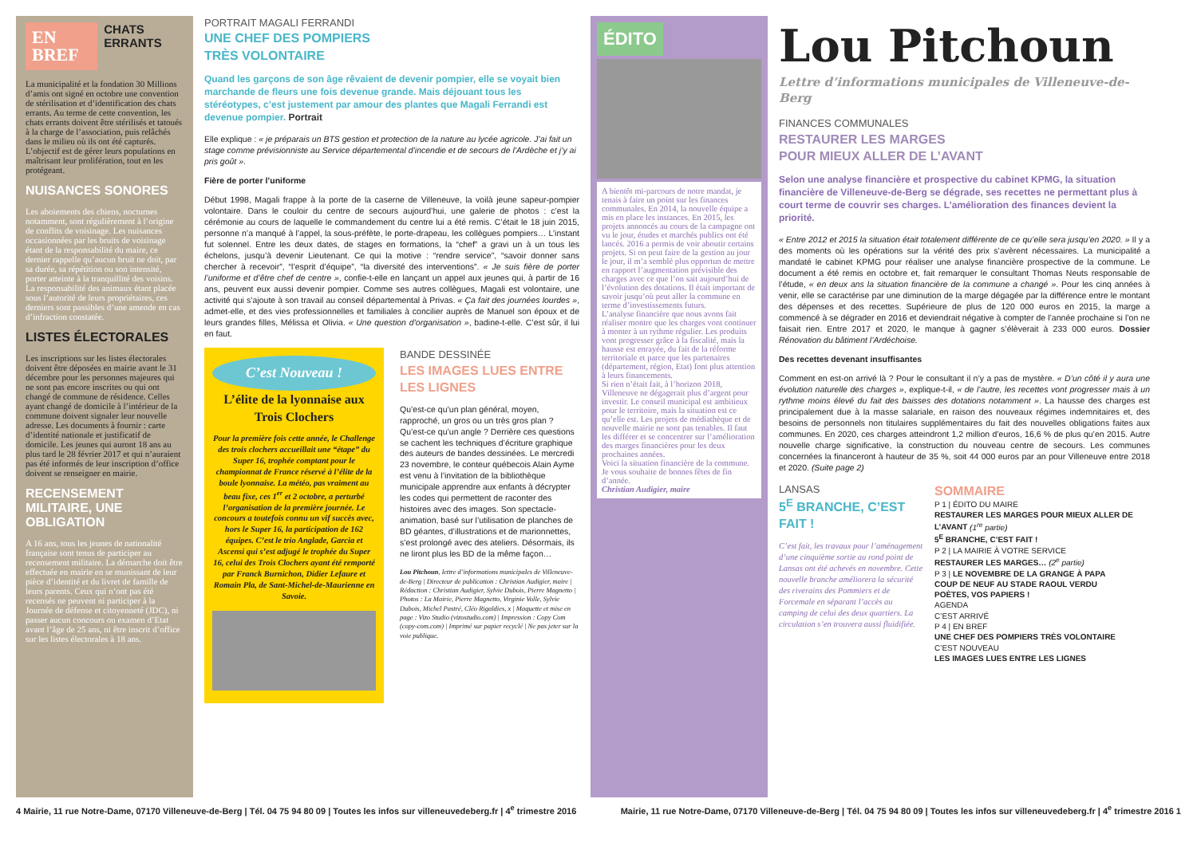EN BREF
CHATS ERRANTS
La municipalité et la fondation 30 Millions d’amis ont signé en octobre une convention de stérilisation et d’identification des chats errants. Au terme de cette convention, les chats errants doivent être stérilisés et tatoués à la charge de l’association, puis relâchés dans le milieu où ils ont été capturés. L’objectif est de gérer leurs populations en maîtrisant leur prolifération, tout en les protégeant.
NUISANCES SONORES
Les aboiements des chiens, nocturnes notamment, sont régulièrement à l’origine de conflits de voisinage. Les nuisances occasionnées par les bruits de voisinage étant de la responsabilité du maire, ce dernier rappelle qu’aucun bruit ne doit, par sa durée, sa répétition ou son intensité, porter atteinte à la tranquillité des voisins. La responsabilité des animaux étant placée sous l’autorité de leurs propriétaires, ces derniers sont passibles d’une amende en cas d’infraction constatée.
LISTES ÉLECTORALES
Les inscriptions sur les listes électorales doivent être déposées en mairie avant le 31 décembre pour les personnes majeures qui ne sont pas encore inscrites ou qui ont changé de commune de résidence. Celles ayant changé de domicile à l’intérieur de la commune doivent signaler leur nouvelle adresse. Les documents à fournir : carte d’identité nationale et justificatif de domicile. Les jeunes qui auront 18 ans au plus tard le 28 février 2017 et qui n’auraient pas été informés de leur inscription d’office doivent se renseigner en mairie.
RECENSEMENT MILITAIRE, UNE OBLIGATION
A 16 ans, tous les jeunes de nationalité française sont tenus de participer au recensement militaire. La démarche doit être effectuée en mairie en se munissant de leur pièce d’identité et du livret de famille de leurs parents. Ceux qui n’ont pas été recensés ne peuvent ni participer à la Journée de défense et citoyenneté (JDC), ni passer aucun concours ou examen d’Etat avant l’âge de 25 ans, ni être inscrit d’office sur les listes électorales à 18 ans.
PORTRAIT MAGALI FERRANDI
UNE CHEF DES POMPIERS
TRÈS VOLONTAIRE
Quand les garçons de son âge rêvaient de devenir pompier, elle se voyait bien marchande de fleurs une fois devenue grande. Mais déjouant tous les stéréotypes, c’est justement par amour des plantes que Magali Ferrandi est devenue pompier. Portrait
Elle explique : « je préparais un BTS gestion et protection de la nature au lycée agricole. J’ai fait un stage comme prévisionniste au Service départemental d’incendie et de secours de l’Ardèche et j’y ai pris goût ».
Fière de porter l’uniforme
Début 1998, Magali frappe à la porte de la caserne de Villeneuve, la voilà jeune sapeur-pompier volontaire. Dans le couloir du centre de secours aujourd’hui, une galerie de photos : c’est la cérémonie au cours de laquelle le commandement du centre lui a été remis. C’était le 18 juin 2015, personne n’a manqué à l’appel, la sous-préfète, le porte-drapeau, les collègues pompiers… L’instant fut solennel. Entre les deux dates, de stages en formations, la “chef” a gravi un à un tous les échelons, jusqu’à devenir Lieutenant. Ce qui la motive : “rendre service”, “savoir donner sans chercher à recevoir”, “l’esprit d’équipe”, “la diversité des interventions”. « Je suis fière de porter l’uniforme et d’être chef de centre », confie-t-elle en lançant un appel aux jeunes qui, à partir de 16 ans, peuvent eux aussi devenir pompier. Comme ses autres collègues, Magali est volontaire, une activité qui s’ajoute à son travail au conseil départemental à Privas. « Ça fait des journées lourdes », admet-elle, et des vies professionnelles et familiales à concilier auprès de Manuel son époux et de leurs grandes filles, Mélissa et Olivia. « Une question d’organisation », badine-t-elle. C’est sûr, il lui en faut.
C’est Nouveau !
L’élite de la lyonnaise aux Trois Clochers
Pour la première fois cette année, le Challenge des trois clochers accueillait une “étape” du Super 16, trophée comptant pour le championnat de France réservé à l’élite de la boule lyonnaise. La météo, pas vraiment au beau fixe, ces 1<sup>er</sup> et 2 octobre, a perturbé l’organisation de la première journée. Le concours a toutefois connu un vif succès avec, hors le Super 16, la participation de 162 équipes. C’est le trio Anglade, Garcia et Ascensi qui s’est adjugé le trophée du Super 16, celui des Trois Clochers ayant été remporté par Franck Burnichon, Didier Lefaure et Romain Pla, de Sant-Michel-de-Maurienne en Savoie.
BANDE DESSINÉE
LES IMAGES LUES ENTRE LES LIGNES
Qu’est-ce qu’un plan général, moyen, rapproché, un gros ou un très gros plan ? Qu’est-ce qu’un angle ? Derrière ces questions se cachent les techniques d’écriture graphique des auteurs de bandes dessinées. Le mercredi 23 novembre, le conteur québecois Alain Ayme est venu à l’invitation de la bibliothèque municipale apprendre aux enfants à décrypter les codes qui permettent de raconter des histoires avec des images. Son spectacle-animation, basé sur l’utilisation de planches de BD géantes, d’illustrations et de marionnettes, s’est prolongé avec des ateliers. Désormais, ils ne liront plus les BD de la même façon…
Lou Pitchoun, lettre d’informations municipales de Villeneuve-de-Berg | Directeur de publication : Christian Audigier, maire | Rédaction : Christian Audigier, Sylvie Dubois, Pierre Magnetto | Photos : La Mairie, Pierre Magnetto, Virginie Volle, Sylvie Dubois, Michel Pastré, Cléo Rigaldies, x | Maquette et mise en page : Vizo Studio (vizostudio.com) | Impression : Copy Com (copy-com.com) | Imprimé sur papier recyclé | Ne pas jeter sur la voie publique.
ÉDITO
A bientôt mi-parcours de notre mandat, je tenais à faire un point sur les finances communales. En 2014, la nouvelle équipe a mis en place les instances. En 2015, les projets annoncés au cours de la campagne ont vu le jour, études et marchés publics ont été lancés. 2016 a permis de voir aboutir certains projets. Si on peut faire de la gestion au jour le jour, il m’a semblé plus opportun de mettre en rapport l’augmentation prévisible des charges avec ce que l’on sait aujourd’hui de l’évolution des dotations. Il était important de savoir jusqu’où peut aller la commune en terme d’investissements futurs.
L’analyse financière que nous avons fait réaliser montre que les charges vont continuer à monter à un rythme régulier. Les produits vont progresser grâce à la fiscalité, mais la hausse est enrayée, du fait de la réforme territoriale et parce que les partenaires (département, région, Etat) font plus attention à leurs financements.
Si rien n’était fait, à l’horizon 2018, Villeneuve ne dégagerait plus d’argent pour investir. Le conseil municipal est ambitieux pour le territoire, mais la situation est ce qu’elle est. Les projets de médiathèque et de nouvelle mairie ne sont pas tenables. Il faut les différer et se concentrer sur l’amélioration des marges financières pour les deux prochaines années.
Voici la situation financière de la commune.
Je vous souhaite de bonnes fêtes de fin d’année.
Christian Audigier, maire
Lou Pitchoun
Lettre d’informations municipales de Villeneuve-de-Berg
FINANCES COMMUNALES
RESTAURER LES MARGES
POUR MIEUX ALLER DE L’AVANT
Selon une analyse financière et prospective du cabinet KPMG, la situation financière de Villeneuve-de-Berg se dégrade, ses recettes ne permettant plus à court terme de couvrir ses charges. L’amélioration des finances devient la priorité.
« Entre 2012 et 2015 la situation était totalement différente de ce qu’elle sera jusqu’en 2020. » Il y a des moments où les opérations sur la vérité des prix s’avèrent nécessaires. La municipalité a mandaté le cabinet KPMG pour réaliser une analyse financière prospective de la commune. Le document a été remis en octobre et, fait remarquer le consultant Thomas Neuts responsable de l’étude, « en deux ans la situation financière de la commune a changé ». Pour les cinq années à venir, elle se caractérise par une diminution de la marge dégagée par la différence entre le montant des dépenses et des recettes. Supérieure de plus de 120 000 euros en 2015, la marge a commencé à se dégrader en 2016 et deviendrait négative à compter de l’année prochaine si l’on ne faisait rien. Entre 2017 et 2020, le manque à gagner s’élèverait à 233 000 euros. Dossier Rénovation du bâtiment l’Ardéchoise.
Des recettes devenant insuffisantes
Comment en est-on arrivé là ? Pour le consultant il n’y a pas de mystère. « D’un côté il y aura une évolution naturelle des charges », explique-t-il, « de l’autre, les recettes vont progresser mais à un rythme moins élevé du fait des baisses des dotations notamment ». La hausse des charges est principalement due à la masse salariale, en raison des nouveaux régimes indemnitaires et, des besoins de personnels non titulaires supplémentaires du fait des nouvelles obligations faites aux communes. En 2020, ces charges atteindront 1,2 million d’euros, 16,6 % de plus qu’en 2015. Autre nouvelle charge significative, la construction du nouveau centre de secours. Les communes concernées la financeront à hauteur de 35 %, soit 44 000 euros par an pour Villeneuve entre 2018 et 2020. (Suite page 2)
LANSAS
5<sup>E</sup> BRANCHE, C’EST FAIT !
C’est fait, les travaux pour l’aménagement d’une cinquième sortie au rond point de Lansas ont été achevés en novembre. Cette nouvelle branche améliorera la sécurité des riverains des Pommiers et de Forcemale en séparant l’accès au camping de celui des deux quartiers. La circulation s’en trouvera aussi fluidifiée.
SOMMAIRE
P 1 | ÉDITO DU MAIRE
RESTAURER LES MARGES POUR MIEUX ALLER DE L’AVANT (1<sup>re</sup> partie)
5<sup>E</sup> BRANCHE, C’EST FAIT !
P 2 | LA MAIRIE À VOTRE SERVICE
RESTAURER LES MARGES… (2<sup>e</sup> partie)
P 3 | LE NOVEMBRE DE LA GRANGE À PAPA
COUP DE NEUF AU STADE RAOUL VERDU
POÈTES, VOS PAPIERS !
AGENDA
C’EST ARRIVÉ
P 4 | EN BREF
UNE CHEF DES POMPIERS TRÈS VOLONTAIRE
C’EST NOUVEAU
LES IMAGES LUES ENTRE LES LIGNES
4 Mairie, 11 rue Notre-Dame, 07170 Villeneuve-de-Berg | Tél. 04 75 94 80 09 | Toutes les infos sur villeneuvedeberg.fr | 4<sup>e</sup> trimestre 2016 Mairie, 11 rue Notre-Dame, 07170 Villeneuve-de-Berg | Tél. 04 75 94 80 09 | Toutes les infos sur villeneuvedeberg.fr | 4<sup>e</sup> trimestre 2016 1